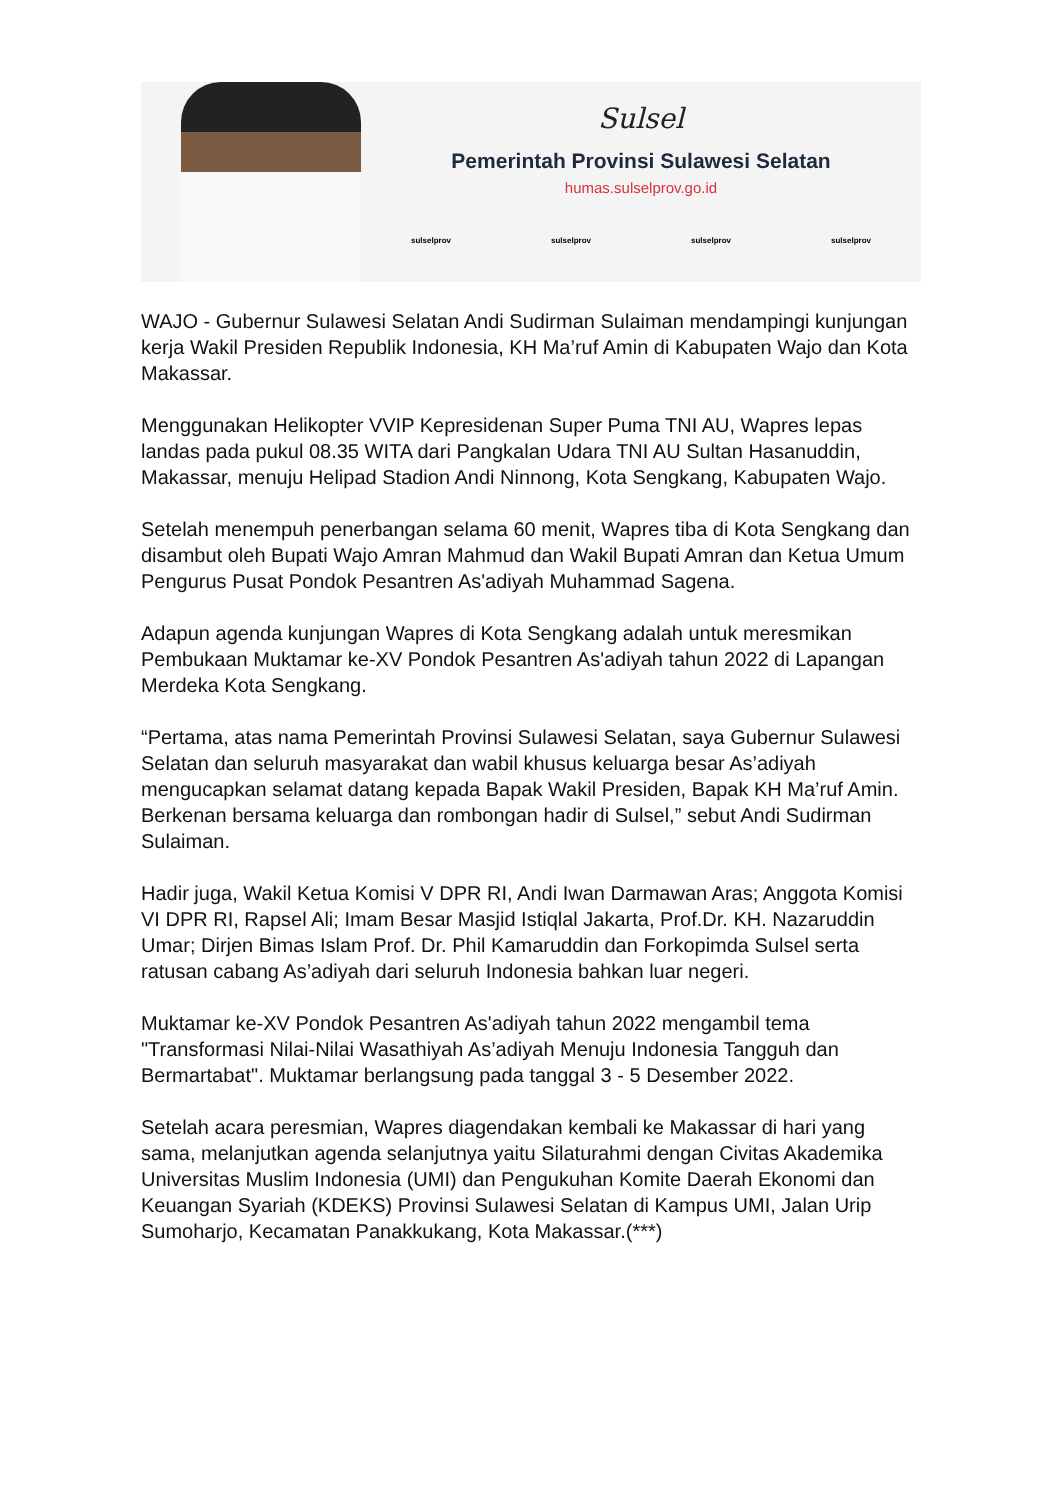Sulsel
Pemerintah Provinsi Sulawesi Selatan
humas.sulselprov.go.id
sulselprov sulselprov sulselprov sulselprov
WAJO - Gubernur Sulawesi Selatan Andi Sudirman Sulaiman mendampingi kunjungan kerja Wakil Presiden Republik Indonesia, KH Ma’ruf Amin di Kabupaten Wajo dan Kota Makassar.
Menggunakan Helikopter VVIP Kepresidenan Super Puma TNI AU, Wapres lepas landas pada pukul 08.35 WITA dari Pangkalan Udara TNI AU Sultan Hasanuddin, Makassar, menuju Helipad Stadion Andi Ninnong, Kota Sengkang, Kabupaten Wajo.
Setelah menempuh penerbangan selama 60 menit, Wapres tiba di Kota Sengkang dan disambut oleh Bupati Wajo Amran Mahmud dan Wakil Bupati Amran dan Ketua Umum Pengurus Pusat Pondok Pesantren As'adiyah Muhammad Sagena.
Adapun agenda kunjungan Wapres di Kota Sengkang adalah untuk meresmikan Pembukaan Muktamar ke-XV Pondok Pesantren As'adiyah tahun 2022 di Lapangan Merdeka Kota Sengkang.
“Pertama, atas nama Pemerintah Provinsi Sulawesi Selatan, saya Gubernur Sulawesi Selatan dan seluruh masyarakat dan wabil khusus keluarga besar As’adiyah mengucapkan selamat datang kepada Bapak Wakil Presiden, Bapak KH Ma’ruf Amin. Berkenan bersama keluarga dan rombongan hadir di Sulsel,” sebut Andi Sudirman Sulaiman.
Hadir juga, Wakil Ketua Komisi V DPR RI, Andi Iwan Darmawan Aras; Anggota Komisi VI DPR RI, Rapsel Ali; Imam Besar Masjid Istiqlal Jakarta, Prof.Dr. KH. Nazaruddin Umar; Dirjen Bimas Islam Prof. Dr. Phil Kamaruddin dan Forkopimda Sulsel serta ratusan cabang As’adiyah dari seluruh Indonesia bahkan luar negeri.
Muktamar ke-XV Pondok Pesantren As'adiyah tahun 2022 mengambil tema "Transformasi Nilai-Nilai Wasathiyah As’adiyah Menuju Indonesia Tangguh dan Bermartabat". Muktamar berlangsung pada tanggal 3 - 5 Desember 2022.
Setelah acara peresmian, Wapres diagendakan kembali ke Makassar di hari yang sama, melanjutkan agenda selanjutnya yaitu Silaturahmi dengan Civitas Akademika Universitas Muslim Indonesia (UMI) dan Pengukuhan Komite Daerah Ekonomi dan Keuangan Syariah (KDEKS) Provinsi Sulawesi Selatan di Kampus UMI, Jalan Urip Sumoharjo, Kecamatan Panakkukang, Kota Makassar.(***)